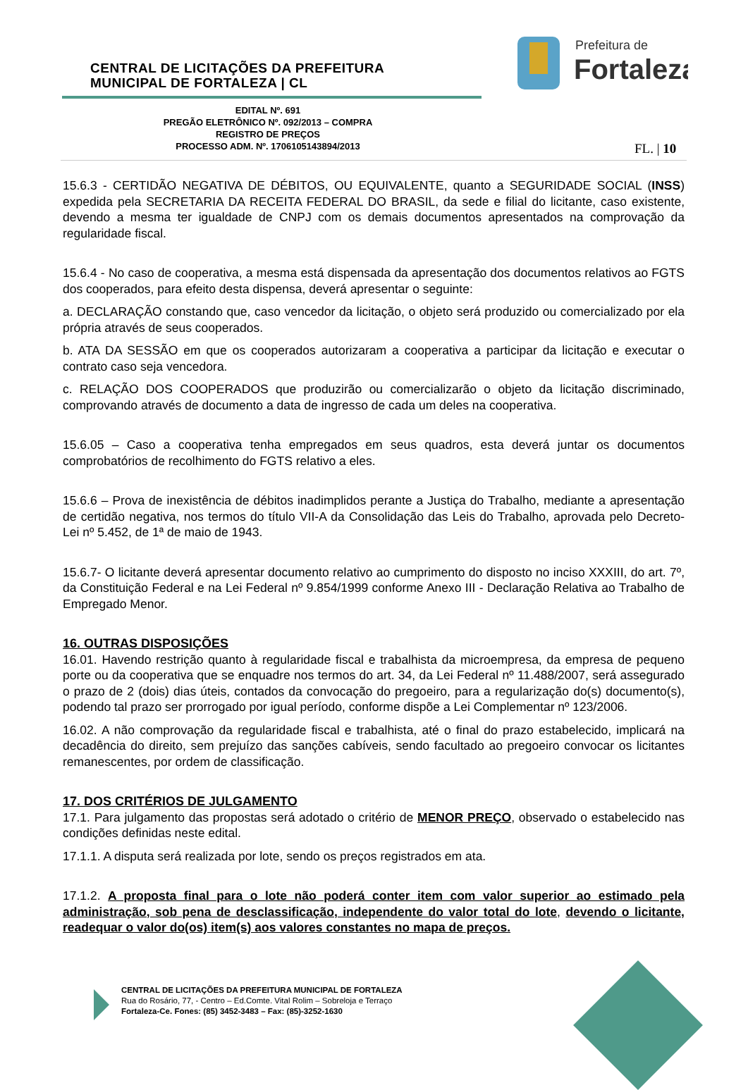CENTRAL DE LICITAÇÕES DA PREFEITURA
MUNICIPAL DE FORTALEZA | CL
Prefeitura de
Fortaleza
EDITAL Nº. 691
PREGÃO ELETRÔNICO Nº. 092/2013 – COMPRA
REGISTRO DE PREÇOS
PROCESSO ADM. Nº. 1706105143894/2013
FL. | 10
15.6.3 - CERTIDÃO NEGATIVA DE DÉBITOS, OU EQUIVALENTE, quanto a SEGURIDADE SOCIAL (INSS) expedida pela SECRETARIA DA RECEITA FEDERAL DO BRASIL, da sede e filial do licitante, caso existente, devendo a mesma ter igualdade de CNPJ com os demais documentos apresentados na comprovação da regularidade fiscal.
15.6.4 - No caso de cooperativa, a mesma está dispensada da apresentação dos documentos relativos ao FGTS dos cooperados, para efeito desta dispensa, deverá apresentar o seguinte:
a. DECLARAÇÃO constando que, caso vencedor da licitação, o objeto será produzido ou comercializado por ela própria através de seus cooperados.
b. ATA DA SESSÃO em que os cooperados autorizaram a cooperativa a participar da licitação e executar o contrato caso seja vencedora.
c. RELAÇÃO DOS COOPERADOS que produzirão ou comercializarão o objeto da licitação discriminado, comprovando através de documento a data de ingresso de cada um deles na cooperativa.
15.6.05 – Caso a cooperativa tenha empregados em seus quadros, esta deverá juntar os documentos comprobatórios de recolhimento do FGTS relativo a eles.
15.6.6 – Prova de inexistência de débitos inadimplidos perante a Justiça do Trabalho, mediante a apresentação de certidão negativa, nos termos do título VII-A da Consolidação das Leis do Trabalho, aprovada pelo Decreto-Lei nº 5.452, de 1ª de maio de 1943.
15.6.7- O licitante deverá apresentar documento relativo ao cumprimento do disposto no inciso XXXIII, do art. 7º, da Constituição Federal e na Lei Federal nº 9.854/1999 conforme Anexo III - Declaração Relativa ao Trabalho de Empregado Menor.
16. OUTRAS DISPOSIÇÕES
16.01. Havendo restrição quanto à regularidade fiscal e trabalhista da microempresa, da empresa de pequeno porte ou da cooperativa que se enquadre nos termos do art. 34, da Lei Federal nº 11.488/2007, será assegurado o prazo de 2 (dois) dias úteis, contados da convocação do pregoeiro, para a regularização do(s) documento(s), podendo tal prazo ser prorrogado por igual período, conforme dispõe a Lei Complementar nº 123/2006.
16.02. A não comprovação da regularidade fiscal e trabalhista, até o final do prazo estabelecido, implicará na decadência do direito, sem prejuízo das sanções cabíveis, sendo facultado ao pregoeiro convocar os licitantes remanescentes, por ordem de classificação.
17. DOS CRITÉRIOS DE JULGAMENTO
17.1. Para julgamento das propostas será adotado o critério de MENOR PREÇO, observado o estabelecido nas condições definidas neste edital.
17.1.1. A disputa será realizada por lote, sendo os preços registrados em ata.
17.1.2. A proposta final para o lote não poderá conter item com valor superior ao estimado pela administração, sob pena de desclassificação, independente do valor total do lote, devendo o licitante, readequar o valor do(os) item(s) aos valores constantes no mapa de preços.
CENTRAL DE LICITAÇÕES DA PREFEITURA MUNICIPAL DE FORTALEZA
Rua do Rosário, 77, - Centro – Ed.Comte. Vital Rolim – Sobreloja e Terraço
Fortaleza-Ce. Fones: (85) 3452-3483 – Fax: (85)-3252-1630